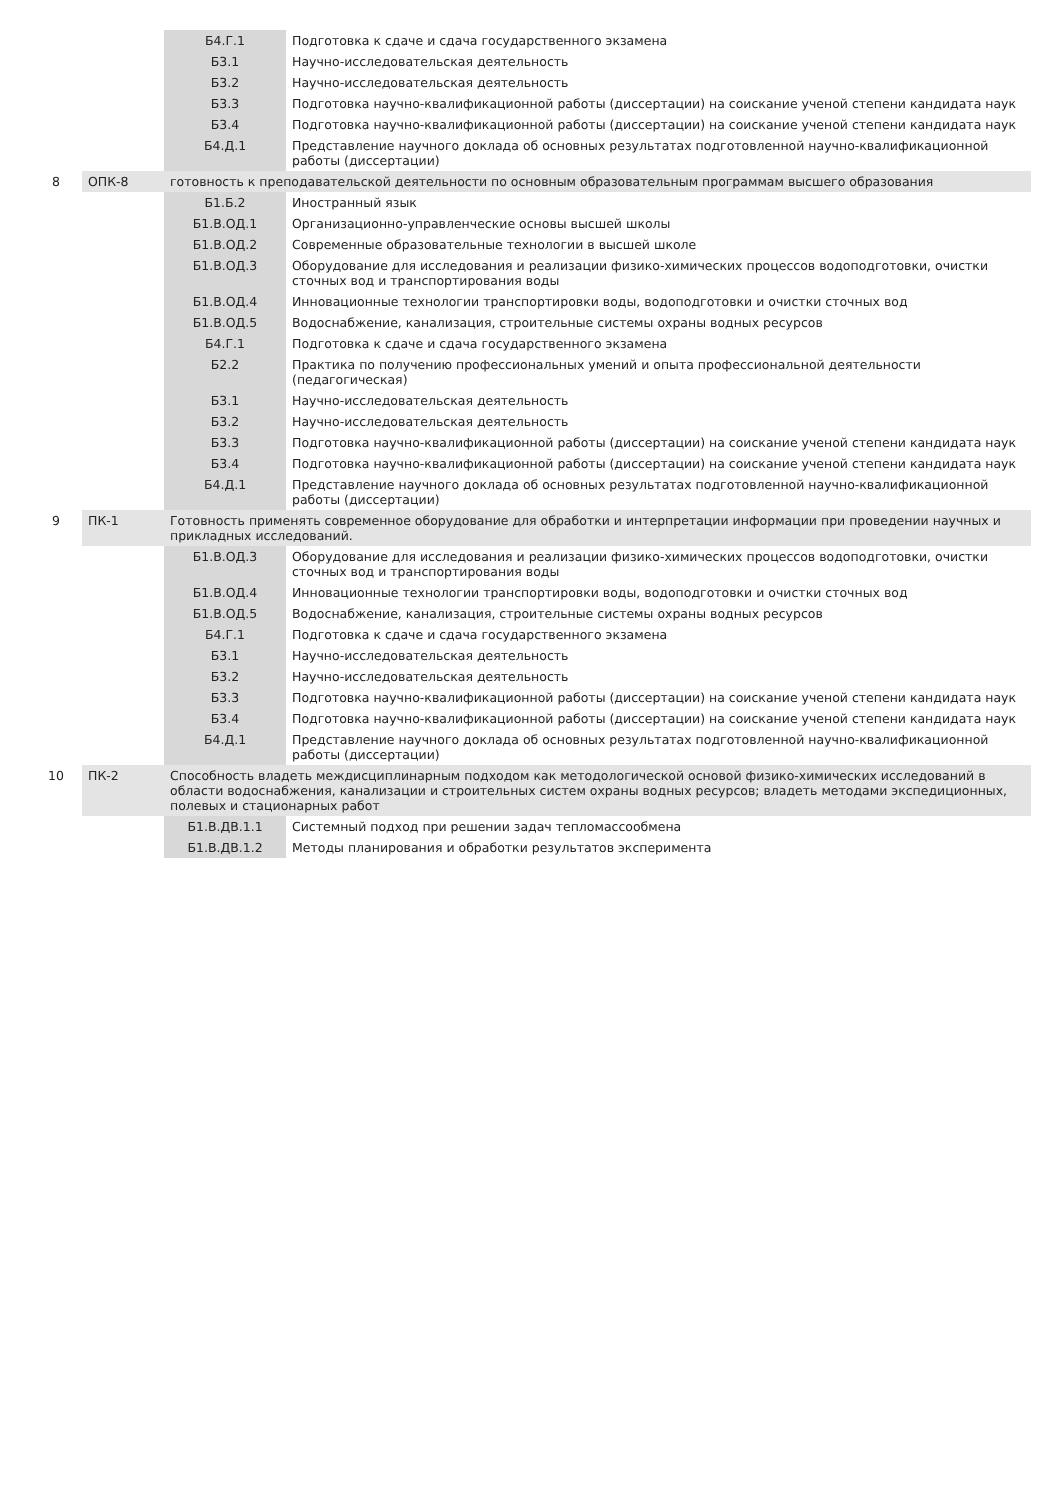| | | Б4.Г.1 | Подготовка к сдаче и сдача государственного экзамена |
| | | Б3.1 | Научно-исследовательская деятельность |
| | | Б3.2 | Научно-исследовательская деятельность |
| | | Б3.3 | Подготовка научно-квалификационной работы (диссертации) на соискание ученой степени кандидата наук |
| | | Б3.4 | Подготовка научно-квалификационной работы (диссертации) на соискание ученой степени кандидата наук |
| | | Б4.Д.1 | Представление научного доклада об основных результатах подготовленной научно-квалификационной работы (диссертации) |
| 8 | ОПК-8 | готовность к преподавательской деятельности по основным образовательным программам высшего образования | |
| | | Б1.Б.2 | Иностранный язык |
| | | Б1.В.ОД.1 | Организационно-управленческие основы высшей школы |
| | | Б1.В.ОД.2 | Современные образовательные технологии в высшей школе |
| | | Б1.В.ОД.3 | Оборудование для исследования и реализации физико-химических процессов водоподготовки, очистки сточных вод и транспортирования воды |
| | | Б1.В.ОД.4 | Инновационные технологии транспортировки воды, водоподготовки и очистки сточных вод |
| | | Б1.В.ОД.5 | Водоснабжение, канализация, строительные системы охраны водных ресурсов |
| | | Б4.Г.1 | Подготовка к сдаче и сдача государственного экзамена |
| | | Б2.2 | Практика по получению профессиональных умений и опыта профессиональной деятельности (педагогическая) |
| | | Б3.1 | Научно-исследовательская деятельность |
| | | Б3.2 | Научно-исследовательская деятельность |
| | | Б3.3 | Подготовка научно-квалификационной работы (диссертации) на соискание ученой степени кандидата наук |
| | | Б3.4 | Подготовка научно-квалификационной работы (диссертации) на соискание ученой степени кандидата наук |
| | | Б4.Д.1 | Представление научного доклада об основных результатах подготовленной научно-квалификационной работы (диссертации) |
| 9 | ПК-1 | Готовность применять современное оборудование для обработки и интерпретации информации при проведении научных и прикладных исследований. | |
| | | Б1.В.ОД.3 | Оборудование для исследования и реализации физико-химических процессов водоподготовки, очистки сточных вод и транспортирования воды |
| | | Б1.В.ОД.4 | Инновационные технологии транспортировки воды, водоподготовки и очистки сточных вод |
| | | Б1.В.ОД.5 | Водоснабжение, канализация, строительные системы охраны водных ресурсов |
| | | Б4.Г.1 | Подготовка к сдаче и сдача государственного экзамена |
| | | Б3.1 | Научно-исследовательская деятельность |
| | | Б3.2 | Научно-исследовательская деятельность |
| | | Б3.3 | Подготовка научно-квалификационной работы (диссертации) на соискание ученой степени кандидата наук |
| | | Б3.4 | Подготовка научно-квалификационной работы (диссертации) на соискание ученой степени кандидата наук |
| | | Б4.Д.1 | Представление научного доклада об основных результатах подготовленной научно-квалификационной работы (диссертации) |
| 10 | ПК-2 | Способность владеть междисциплинарным подходом как методологической основой физико-химических исследований в области водоснабжения, канализации и строительных систем охраны водных ресурсов; владеть методами экспедиционных, полевых и стационарных работ | |
| | | Б1.В.ДВ.1.1 | Системный подход при решении задач тепломассообмена |
| | | Б1.В.ДВ.1.2 | Методы планирования и обработки результатов эксперимента |